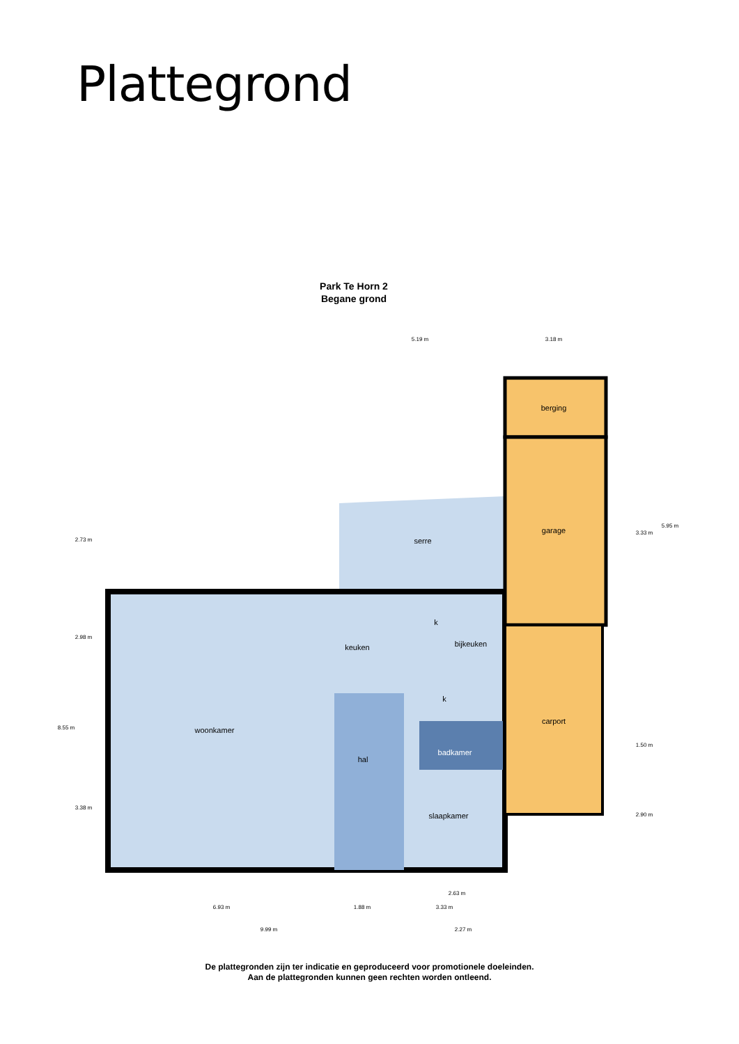Plattegrond
Park Te Horn 2
Begane grond
berging
garage
carport
serre
keuken
bijkeuken
woonkamer
hal
badkamer
slaapkamer
k
k
5.19 m
3.18 m
6.93 m
1.88 m
3.33 m
2.63 m
9.99 m
2.27 m
2.73 m
2.98 m
8.55 m
3.38 m
3.33 m
5.95 m
1.50 m
2.90 m
De plattegronden zijn ter indicatie en geproduceerd voor promotionele doeleinden.
Aan de plattegronden kunnen geen rechten worden ontleend.